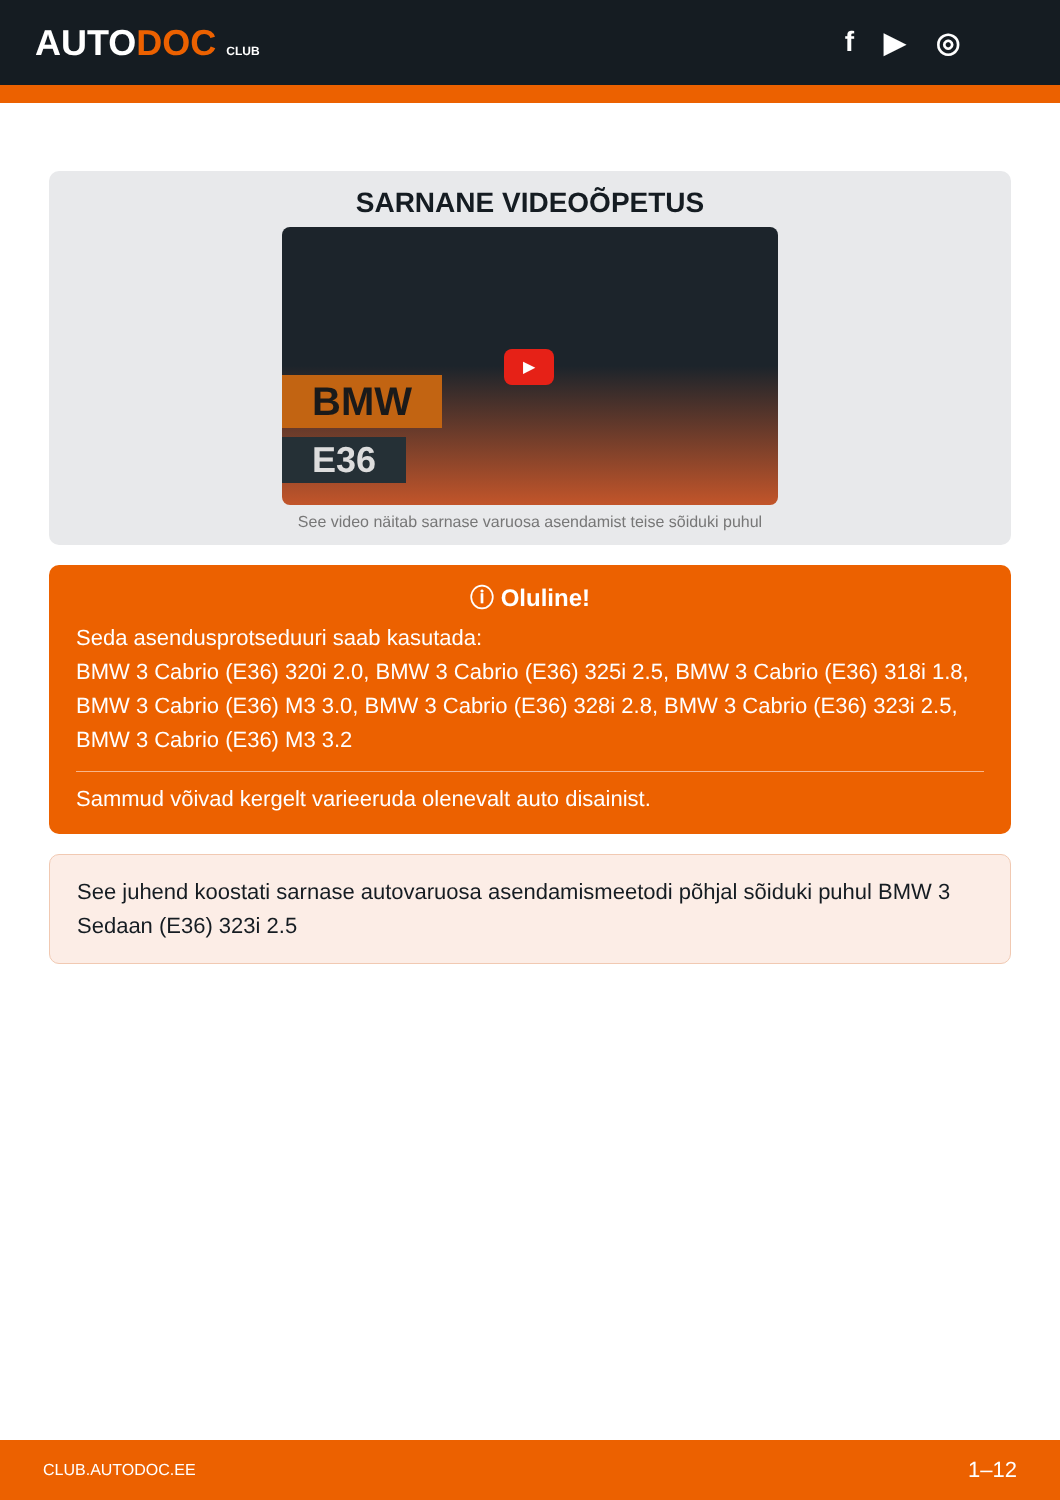AUTODOC CLUB
f ▶ ◎
SARNANE VIDEOÕPETUS
BMW
E36
▶
See video näitab sarnase varuosa asendamist teise sõiduki puhul
ⓘ Oluline!
Seda asendusprotseduuri saab kasutada:
BMW 3 Cabrio (E36) 320i 2.0, BMW 3 Cabrio (E36) 325i 2.5, BMW 3 Cabrio (E36) 318i 1.8, BMW 3 Cabrio (E36) M3 3.0, BMW 3 Cabrio (E36) 328i 2.8, BMW 3 Cabrio (E36) 323i 2.5, BMW 3 Cabrio (E36) M3 3.2
Sammud võivad kergelt varieeruda olenevalt auto disainist.
See juhend koostati sarnase autovaruosa asendamismeetodi põhjal sõiduki puhul BMW 3 Sedaan (E36) 323i 2.5
CLUB.AUTODOC.EE 1–12